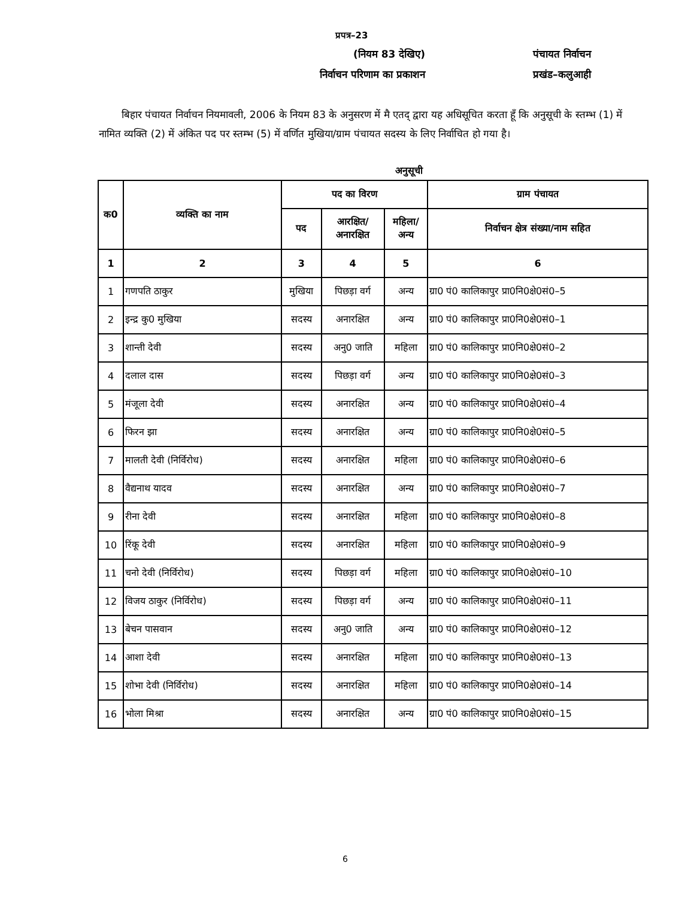प्रपत्र–23
(नियम 83 देखिए) पंचायत निर्वाचन
निर्वाचन परिणाम का प्रकाशन प्रखंड–कलुआही
बिहार पंचायत निर्वाचन नियमावली, 2006 के नियम 83 के अनुसरण में मै एतद् द्वारा यह अधिसूचित करता हूँ कि अनुसूची के स्तम्भ (1) में नामित व्यक्ति (2) में अंकित पद पर स्तम्भ (5) में वर्णित मुखिया/ग्राम पंचायत सदस्य के लिए निर्वाचित हो गया है।
अनुसूची
| क0 | व्यक्ति का नाम | पद का विरण | | | ग्राम पंचायत |
| --- | --- | --- | --- | --- | --- |
| | | पद | आरक्षित/ अनारक्षित | महिला/ अन्य | निर्वाचन क्षेत्र संख्या/नाम सहित |
| 1 | 2 | 3 | 4 | 5 | 6 |
| 1 | गणपति ठाकुर | मुखिया | पिछड़ा वर्ग | अन्य | ग्रा0 पं0 कालिकापुर प्रा0नि0क्षे0सं0–5 |
| 2 | इन्द्र कु0 मुखिया | सदस्य | अनारक्षित | अन्य | ग्रा0 पं0 कालिकापुर प्रा0नि0क्षे0सं0–1 |
| 3 | शान्ती देवी | सदस्य | अनु0 जाति | महिला | ग्रा0 पं0 कालिकापुर प्रा0नि0क्षे0सं0–2 |
| 4 | दलाल दास | सदस्य | पिछड़ा वर्ग | अन्य | ग्रा0 पं0 कालिकापुर प्रा0नि0क्षे0सं0–3 |
| 5 | मंजूला देवी | सदस्य | अनारक्षित | अन्य | ग्रा0 पं0 कालिकापुर प्रा0नि0क्षे0सं0–4 |
| 6 | फिरन झा | सदस्य | अनारक्षित | अन्य | ग्रा0 पं0 कालिकापुर प्रा0नि0क्षे0सं0–5 |
| 7 | मालती देवी (निर्विरोध) | सदस्य | अनारक्षित | महिला | ग्रा0 पं0 कालिकापुर प्रा0नि0क्षे0सं0–6 |
| 8 | वैद्यनाथ यादव | सदस्य | अनारक्षित | अन्य | ग्रा0 पं0 कालिकापुर प्रा0नि0क्षे0सं0–7 |
| 9 | रीना देवी | सदस्य | अनारक्षित | महिला | ग्रा0 पं0 कालिकापुर प्रा0नि0क्षे0सं0–8 |
| 10 | रिंकू देवी | सदस्य | अनारक्षित | महिला | ग्रा0 पं0 कालिकापुर प्रा0नि0क्षे0सं0–9 |
| 11 | चनो देवी (निर्विरोध) | सदस्य | पिछड़ा वर्ग | महिला | ग्रा0 पं0 कालिकापुर प्रा0नि0क्षे0सं0–10 |
| 12 | विजय ठाकुर (निर्विरोध) | सदस्य | पिछड़ा वर्ग | अन्य | ग्रा0 पं0 कालिकापुर प्रा0नि0क्षे0सं0–11 |
| 13 | बेचन पासवान | सदस्य | अनु0 जाति | अन्य | ग्रा0 पं0 कालिकापुर प्रा0नि0क्षे0सं0–12 |
| 14 | आशा देवी | सदस्य | अनारक्षित | महिला | ग्रा0 पं0 कालिकापुर प्रा0नि0क्षे0सं0–13 |
| 15 | शोभा देवी (निर्विरोध) | सदस्य | अनारक्षित | महिला | ग्रा0 पं0 कालिकापुर प्रा0नि0क्षे0सं0–14 |
| 16 | भोला मिश्रा | सदस्य | अनारक्षित | अन्य | ग्रा0 पं0 कालिकापुर प्रा0नि0क्षे0सं0–15 |
6